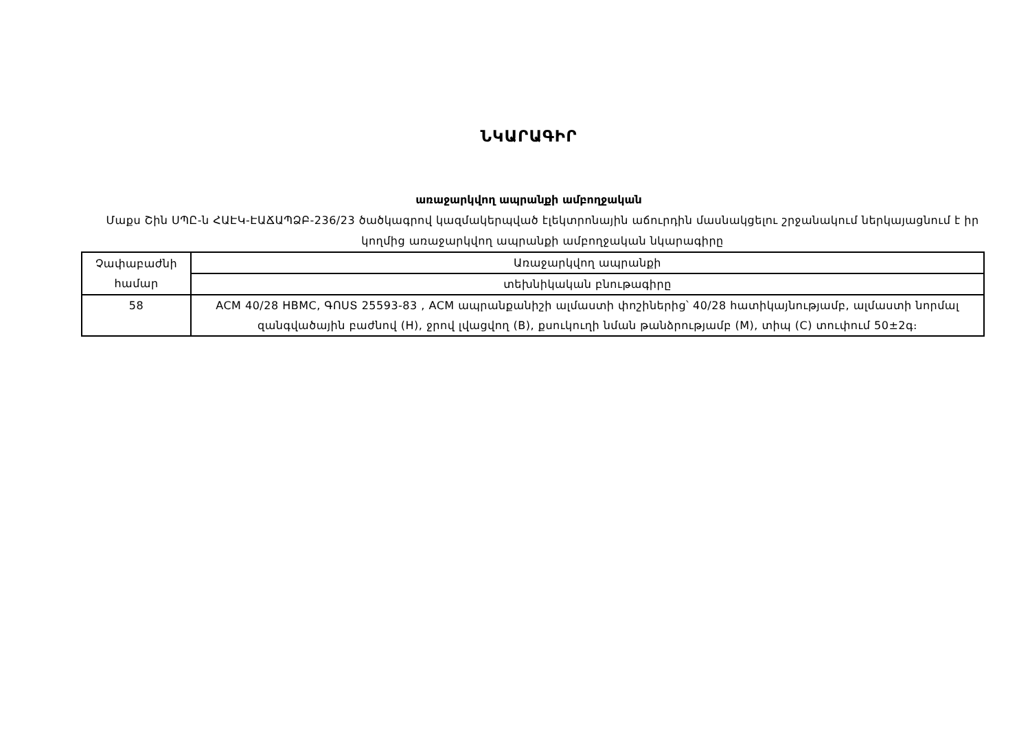ՆԿԱՐԱԳԻՐ
առաջարկվող ապրանքի ամբողջական
Մաքս Շին ՍՊԸ-ն ՀԱԷԿ-ԷԱՃԱՊՁԲ-236/23 ծածկագրով կազմակերպված էլեկտրոնային աճուրդին մասնակցելու շրջանակում ներկայացնում է իր կողմից առաջարկվող ապրանքի ամբողջական նկարագիրը
| Չափաբաժնի համար | Առաջարկվող ապրանքի |
| | տեխնիկական բնութագիրը |
| 58 | ACM 40/28 HBMC, ԳՈՍՏ 25593-83 , ACM ապրանքանիշի ալմաստի փոշիներից՝ 40/28 հատիկայնությամբ, ալմաստի նորմալ զանգվածային բաժնով (H), ջրով լվացվող (B), քսուկուղի նման թանձրությամբ (M), տիպ (C) տուփում 50±2գ։ |